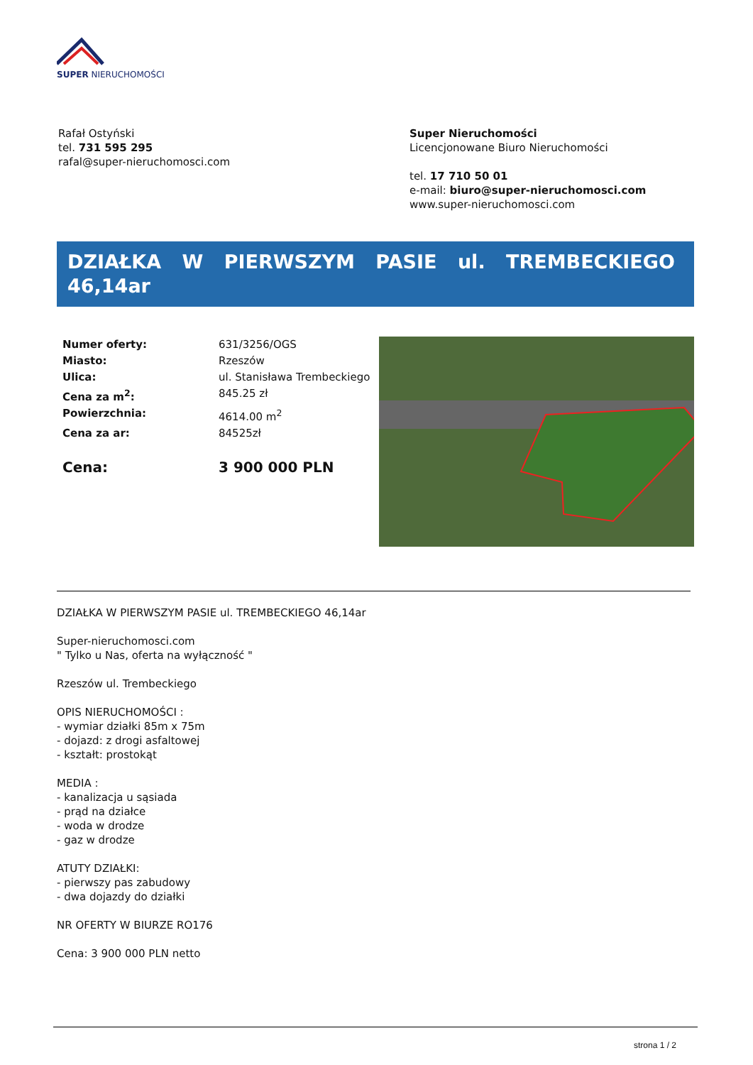SUPER NIERUCHOMOŚCI
Rafał Ostyński
tel. 731 595 295
rafal@super-nieruchomosci.com
Super Nieruchomości
Licencjonowane Biuro Nieruchomości
tel. 17 710 50 01
e-mail: biuro@super-nieruchomosci.com
www.super-nieruchomosci.com
DZIAŁKA W PIERWSZYM PASIE ul. TREMBECKIEGO 46,14ar
| Numer oferty: | 631/3256/OGS |
| Miasto: | Rzeszów |
| Ulica: | ul. Stanisława Trembeckiego |
| Cena za m<sup>2</sup>: | 845.25 zł |
| Powierzchnia: | 4614.00 m<sup>2</sup> |
| Cena za ar: | 84525zł |
| Cena: | 3 900 000 PLN |
DZIAŁKA W PIERWSZYM PASIE ul. TREMBECKIEGO 46,14ar
Super-nieruchomosci.com
" Tylko u Nas, oferta na wyłączność "
Rzeszów ul. Trembeckiego
OPIS NIERUCHOMOŚCI :
- wymiar działki 85m x 75m
- dojazd: z drogi asfaltowej
- kształt: prostokąt
MEDIA :
- kanalizacja u sąsiada
- prąd na działce
- woda w drodze
- gaz w drodze
ATUTY DZIAŁKI:
- pierwszy pas zabudowy
- dwa dojazdy do działki
NR OFERTY W BIURZE RO176
Cena: 3 900 000 PLN netto
strona 1 / 2